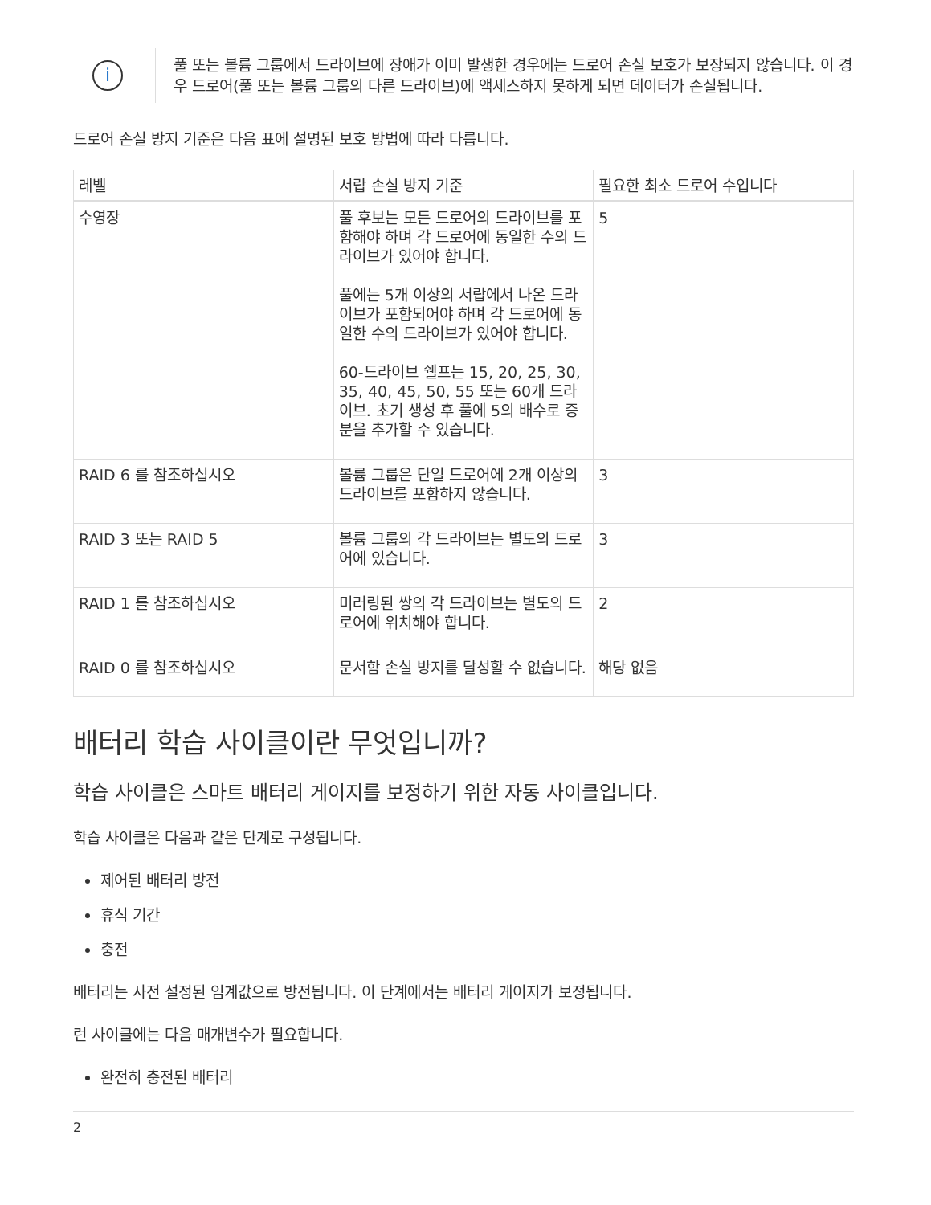i
풀 또는 볼륨 그룹에서 드라이브에 장애가 이미 발생한 경우에는 드로어 손실 보호가 보장되지 않습니다. 이 경우 드로어(풀 또는 볼륨 그룹의 다른 드라이브)에 액세스하지 못하게 되면 데이터가 손실됩니다.
드로어 손실 방지 기준은 다음 표에 설명된 보호 방법에 따라 다릅니다.
| 레벨 | 서랍 손실 방지 기준 | 필요한 최소 드로어 수입니다 |
| --- | --- | --- |
| 수영장 | 풀 후보는 모든 드로어의 드라이브를 포함해야 하며 각 드로어에 동일한 수의 드라이브가 있어야 합니다. 풀에는 5개 이상의 서랍에서 나온 드라이브가 포함되어야 하며 각 드로어에 동일한 수의 드라이브가 있어야 합니다. 60-드라이브 쉘프는 15, 20, 25, 30, 35, 40, 45, 50, 55 또는 60개 드라이브. 초기 생성 후 풀에 5의 배수로 증분을 추가할 수 있습니다. | 5 |
| RAID 6 를 참조하십시오 | 볼륨 그룹은 단일 드로어에 2개 이상의 드라이브를 포함하지 않습니다. | 3 |
| RAID 3 또는 RAID 5 | 볼륨 그룹의 각 드라이브는 별도의 드로어에 있습니다. | 3 |
| RAID 1 를 참조하십시오 | 미러링된 쌍의 각 드라이브는 별도의 드로어에 위치해야 합니다. | 2 |
| RAID 0 를 참조하십시오 | 문서함 손실 방지를 달성할 수 없습니다. | 해당 없음 |
배터리 학습 사이클이란 무엇입니까?
학습 사이클은 스마트 배터리 게이지를 보정하기 위한 자동 사이클입니다.
학습 사이클은 다음과 같은 단계로 구성됩니다.
제어된 배터리 방전
휴식 기간
충전
배터리는 사전 설정된 임계값으로 방전됩니다. 이 단계에서는 배터리 게이지가 보정됩니다.
런 사이클에는 다음 매개변수가 필요합니다.
완전히 충전된 배터리
2